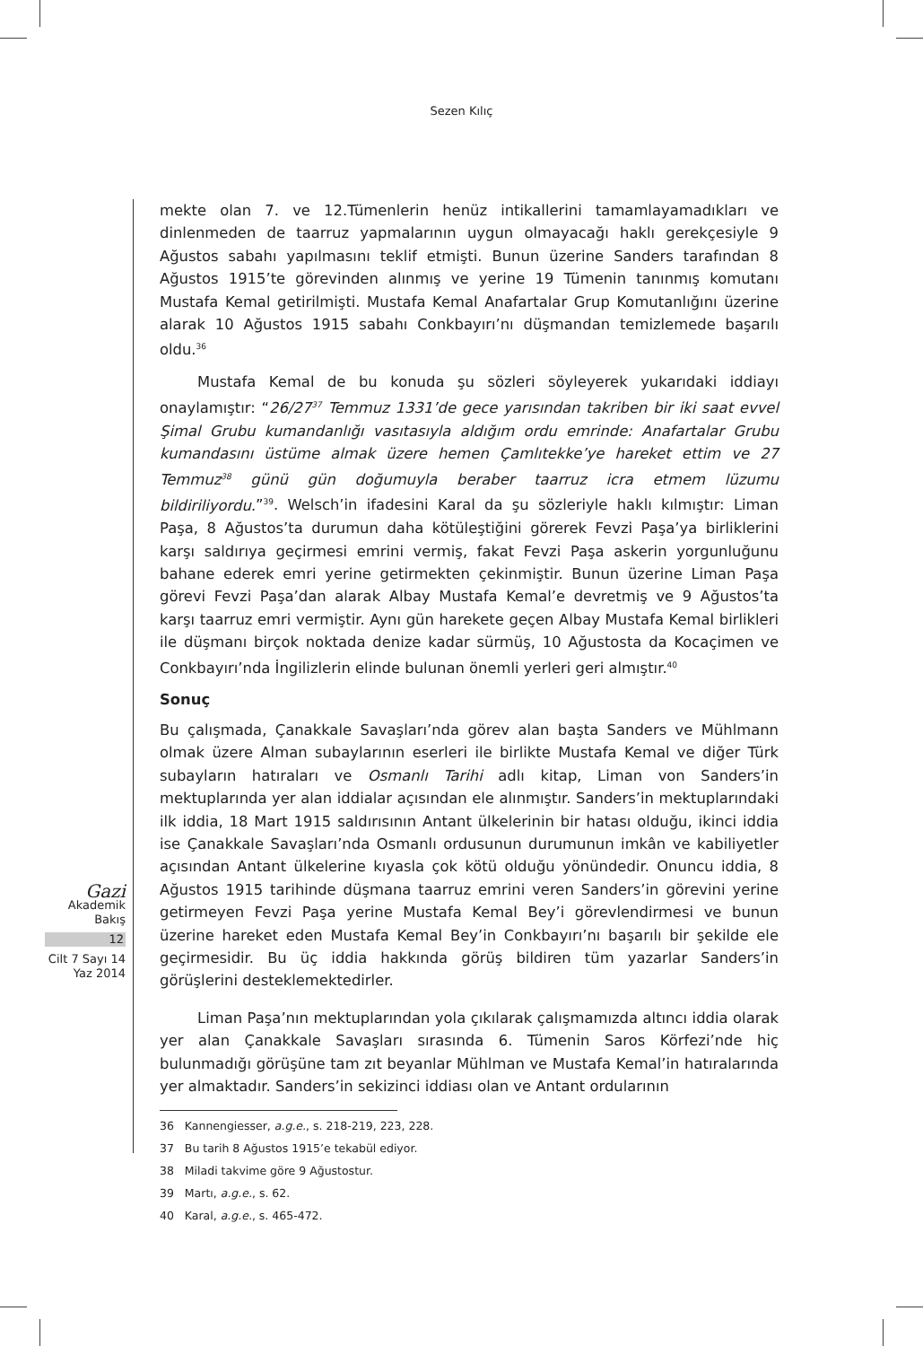Sezen Kılıç
mekte olan 7. ve 12.Tümenlerin henüz intikallerini tamamlayamadıkları ve dinlenmeden de taarruz yapmalarının uygun olmayacağı haklı gerekçesiyle 9 Ağustos sabahı yapılmasını teklif etmişti. Bunun üzerine Sanders tarafından 8 Ağustos 1915’te görevinden alınmış ve yerine 19 Tümenin tanınmış komutanı Mustafa Kemal getirilmişti. Mustafa Kemal Anafartalar Grup Komutanlığını üzerine alarak 10 Ağustos 1915 sabahı Conkbayırı’nı düşmandan temizlemede başarılı oldu.<sup>36</sup>
Mustafa Kemal de bu konuda şu sözleri söyleyerek yukarıdaki iddiayı onaylamıştır: “26/27<sup>37</sup> Temmuz 1331’de gece yarısından takriben bir iki saat evvel Şimal Grubu kumandanlığı vasıtasıyla aldığım ordu emrinde: Anafartalar Grubu kumandasını üstüme almak üzere hemen Çamlıtekke’ye hareket ettim ve 27 Temmuz<sup>38</sup> günü gün doğumuyla beraber taarruz icra etmem lüzumu bildiriliyordu.”<sup>39</sup>. Welsch’in ifadesini Karal da şu sözleriyle haklı kılmıştır: Liman Paşa, 8 Ağustos’ta durumun daha kötüleştiğini görerek Fevzi Paşa’ya birliklerini karşı saldırıya geçirmesi emrini vermiş, fakat Fevzi Paşa askerin yorgunluğunu bahane ederek emri yerine getirmekten çekinmiştir. Bunun üzerine Liman Paşa görevi Fevzi Paşa’dan alarak Albay Mustafa Kemal’e devretmiş ve 9 Ağustos’ta karşı taarruz emri vermiştir. Aynı gün harekete geçen Albay Mustafa Kemal birlikleri ile düşmanı birçok noktada denize kadar sürmüş, 10 Ağustosta da Kocaçimen ve Conkbayırı’nda İngilizlerin elinde bulunan önemli yerleri geri almıştır.<sup>40</sup>
Sonuç
Bu çalışmada, Çanakkale Savaşları’nda görev alan başta Sanders ve Mühlmann olmak üzere Alman subaylarının eserleri ile birlikte Mustafa Kemal ve diğer Türk subayların hatıraları ve Osmanlı Tarihi adlı kitap, Liman von Sanders’in mektuplarında yer alan iddialar açısından ele alınmıştır. Sanders’in mektuplarındaki ilk iddia, 18 Mart 1915 saldırısının Antant ülkelerinin bir hatası olduğu, ikinci iddia ise Çanakkale Savaşları’nda Osmanlı ordusunun durumunun imkân ve kabiliyetler açısından Antant ülkelerine kıyasla çok kötü olduğu yönündedir. Onuncu iddia, 8 Ağustos 1915 tarihinde düşmana taarruz emrini veren Sanders’in görevini yerine getirmeyen Fevzi Paşa yerine Mustafa Kemal Bey’i görevlendirmesi ve bunun üzerine hareket eden Mustafa Kemal Bey’in Conkbayırı’nı başarılı bir şekilde ele geçirmesidir. Bu üç iddia hakkında görüş bildiren tüm yazarlar Sanders’in görüşlerini desteklemektedirler.
Liman Paşa’nın mektuplarından yola çıkılarak çalışmamızda altıncı iddia olarak yer alan Çanakkale Savaşları sırasında 6. Tümenin Saros Körfezi’nde hiç bulunmadığı görüşüne tam zıt beyanlar Mühlman ve Mustafa Kemal’in hatıralarında yer almaktadır. Sanders’in sekizinci iddiası olan ve Antant ordularının
36 Kannengiesser, a.g.e., s. 218-219, 223, 228.
37 Bu tarih 8 Ağustos 1915’e tekabül ediyor.
38 Miladi takvime göre 9 Ağustostur.
39 Martı, a.g.e., s. 62.
40 Karal, a.g.e., s. 465-472.
Gazi
Akademik
Bakış
12
Cilt 7 Sayı 14
Yaz 2014